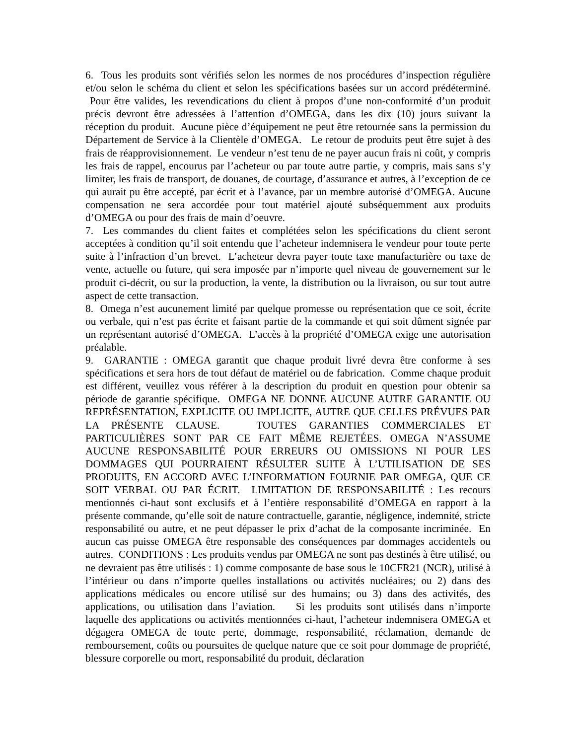6. Tous les produits sont vérifiés selon les normes de nos procédures d’inspection régulière et/ou selon le schéma du client et selon les spécifications basées sur un accord prédéterminé. Pour être valides, les revendications du client à propos d’une non-conformité d’un produit précis devront être adressées à l’attention d’OMEGA, dans les dix (10) jours suivant la réception du produit. Aucune pièce d’équipement ne peut être retournée sans la permission du Département de Service à la Clientèle d’OMEGA. Le retour de produits peut être sujet à des frais de réapprovisionnement. Le vendeur n’est tenu de ne payer aucun frais ni coût, y compris les frais de rappel, encourus par l’acheteur ou par toute autre partie, y compris, mais sans s’y limiter, les frais de transport, de douanes, de courtage, d’assurance et autres, à l’exception de ce qui aurait pu être accepté, par écrit et à l’avance, par un membre autorisé d’OMEGA. Aucune compensation ne sera accordée pour tout matériel ajouté subséquemment aux produits d’OMEGA ou pour des frais de main d’oeuvre.
7. Les commandes du client faites et complétées selon les spécifications du client seront acceptées à condition qu’il soit entendu que l’acheteur indemnisera le vendeur pour toute perte suite à l’infraction d’un brevet. L’acheteur devra payer toute taxe manufacturière ou taxe de vente, actuelle ou future, qui sera imposée par n’importe quel niveau de gouvernement sur le produit ci-décrit, ou sur la production, la vente, la distribution ou la livraison, ou sur tout autre aspect de cette transaction.
8. Omega n’est aucunement limité par quelque promesse ou représentation que ce soit, écrite ou verbale, qui n’est pas écrite et faisant partie de la commande et qui soit dûment signée par un représentant autorisé d’OMEGA. L’accès à la propriété d’OMEGA exige une autorisation préalable.
9. GARANTIE : OMEGA garantit que chaque produit livré devra être conforme à ses spécifications et sera hors de tout défaut de matériel ou de fabrication. Comme chaque produit est différent, veuillez vous référer à la description du produit en question pour obtenir sa période de garantie spécifique. OMEGA NE DONNE AUCUNE AUTRE GARANTIE OU REPRÉSENTATION, EXPLICITE OU IMPLICITE, AUTRE QUE CELLES PRÉVUES PAR LA PRÉSENTE CLAUSE. TOUTES GARANTIES COMMERCIALES ET PARTICULIÈRES SONT PAR CE FAIT MÊME REJETÉES. OMEGA N’ASSUME AUCUNE RESPONSABILITÉ POUR ERREURS OU OMISSIONS NI POUR LES DOMMAGES QUI POURRAIENT RÉSULTER SUITE À L’UTILISATION DE SES PRODUITS, EN ACCORD AVEC L’INFORMATION FOURNIE PAR OMEGA, QUE CE SOIT VERBAL OU PAR ÉCRIT. LIMITATION DE RESPONSABILITÉ : Les recours mentionnés ci-haut sont exclusifs et à l’entière responsabilité d’OMEGA en rapport à la présente commande, qu’elle soit de nature contractuelle, garantie, négligence, indemnité, stricte responsabilité ou autre, et ne peut dépasser le prix d’achat de la composante incriminée. En aucun cas puisse OMEGA être responsable des conséquences par dommages accidentels ou autres. CONDITIONS : Les produits vendus par OMEGA ne sont pas destinés à être utilisé, ou ne devraient pas être utilisés : 1) comme composante de base sous le 10CFR21 (NCR), utilisé à l’intérieur ou dans n’importe quelles installations ou activités nucléaires; ou 2) dans des applications médicales ou encore utilisé sur des humains; ou 3) dans des activités, des applications, ou utilisation dans l’aviation. Si les produits sont utilisés dans n’importe laquelle des applications ou activités mentionnées ci-haut, l’acheteur indemnisera OMEGA et dégagera OMEGA de toute perte, dommage, responsabilité, réclamation, demande de remboursement, coûts ou poursuites de quelque nature que ce soit pour dommage de propriété, blessure corporelle ou mort, responsabilité du produit, déclaration